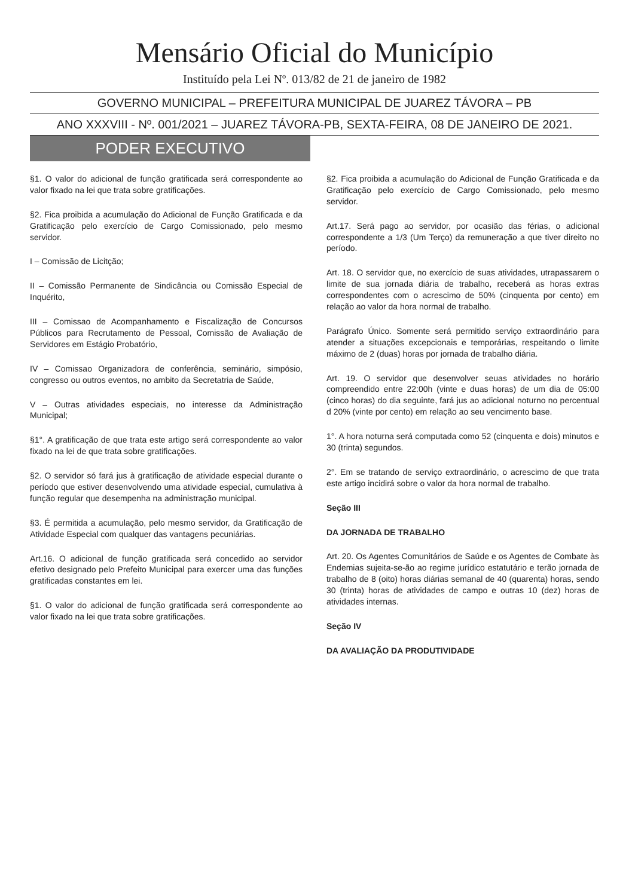Mensário Oficial do Município
Instituído pela Lei Nº. 013/82 de 21 de janeiro de 1982
GOVERNO MUNICIPAL – PREFEITURA MUNICIPAL DE JUAREZ TÁVORA – PB
ANO XXXVIII - Nº. 001/2021 – JUAREZ TÁVORA-PB, SEXTA-FEIRA, 08 DE JANEIRO DE 2021.
PODER EXECUTIVO
§1. O valor do adicional de função gratificada será correspondente ao valor fixado na lei que trata sobre gratificações.
§2. Fica proibida a acumulação do Adicional de Função Gratificada e da Gratificação pelo exercício de Cargo Comissionado, pelo mesmo servidor.
I – Comissão de Licitção;
II – Comissão Permanente de Sindicância ou Comissão Especial de Inquérito,
III – Comissao de Acompanhamento e Fiscalização de Concursos Públicos para Recrutamento de Pessoal, Comissão de Avaliação de Servidores em Estágio Probatório,
IV – Comissao Organizadora de conferência, seminário, simpósio, congresso ou outros eventos, no ambito da Secretatria de Saúde,
V – Outras atividades especiais, no interesse da Administração Municipal;
§1°. A gratificação de que trata este artigo será correspondente ao valor fixado na lei de que trata sobre gratificações.
§2. O servidor só fará jus à gratificação de atividade especial durante o período que estiver desenvolvendo uma atividade especial, cumulativa à função regular que desempenha na administração municipal.
§3. É permitida a acumulação, pelo mesmo servidor, da Gratificação de Atividade Especial com qualquer das vantagens pecuniárias.
Art.16. O adicional de função gratificada será concedido ao servidor efetivo designado pelo Prefeito Municipal para exercer uma das funções gratificadas constantes em lei.
§1. O valor do adicional de função gratificada será correspondente ao valor fixado na lei que trata sobre gratificações.
§2. Fica proibida a acumulação do Adicional de Função Gratificada e da Gratificação pelo exercício de Cargo Comissionado, pelo mesmo servidor.
Art.17. Será pago ao servidor, por ocasião das férias, o adicional correspondente a 1/3 (Um Terço) da remuneração a que tiver direito no período.
Art. 18. O servidor que, no exercício de suas atividades, utrapassarem o limite de sua jornada diária de trabalho, receberá as horas extras correspondentes com o acrescimo de 50% (cinquenta por cento) em relação ao valor da hora normal de trabalho.
Parágrafo Único. Somente será permitido serviço extraordinário para atender a situações excepcionais e temporárias, respeitando o limite máximo de 2 (duas) horas por jornada de trabalho diária.
Art. 19. O servidor que desenvolver seuas atividades no horário compreendido entre 22:00h (vinte e duas horas) de um dia de 05:00 (cinco horas) do dia seguinte, fará jus ao adicional noturno no percentual d 20% (vinte por cento) em relação ao seu vencimento base.
1°. A hora noturna será computada como 52 (cinquenta e dois) minutos e 30 (trinta) segundos.
2°. Em se tratando de serviço extraordinário, o acrescimo de que trata este artigo incidirá sobre o valor da hora normal de trabalho.
Seção III
DA JORNADA DE TRABALHO
Art. 20. Os Agentes Comunitários de Saúde e os Agentes de Combate às Endemias sujeita-se-ão ao regime jurídico estatutário e terão jornada de trabalho de 8 (oito) horas diárias semanal de 40 (quarenta) horas, sendo 30 (trinta) horas de atividades de campo e outras 10 (dez) horas de atividades internas.
Seção IV
DA AVALIAÇÃO DA PRODUTIVIDADE